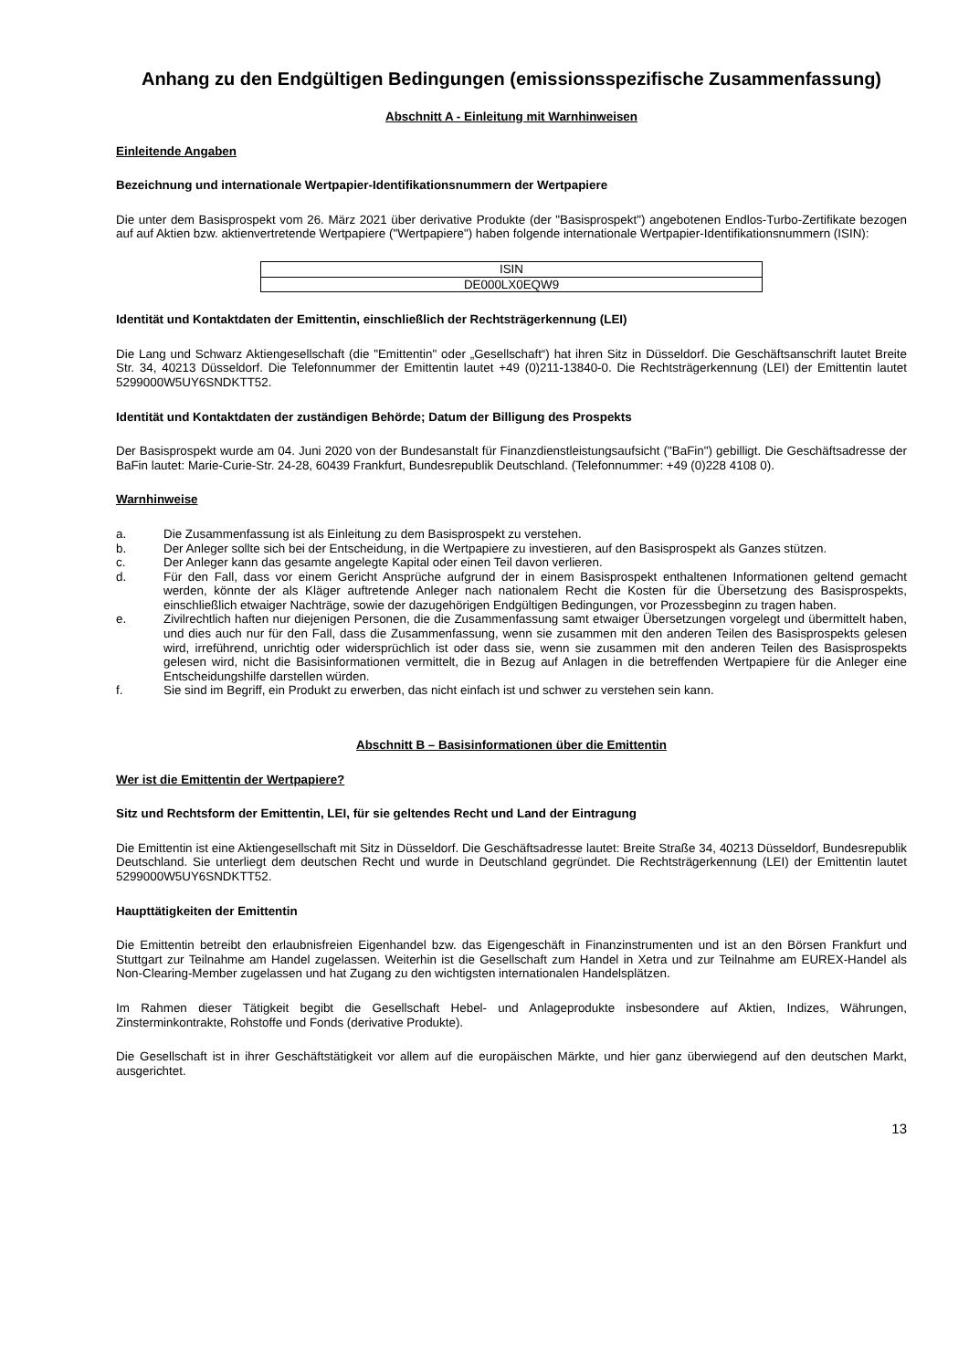Anhang zu den Endgültigen Bedingungen (emissionsspezifische Zusammenfassung)
Abschnitt A - Einleitung mit Warnhinweisen
Einleitende Angaben
Bezeichnung und internationale Wertpapier-Identifikationsnummern der Wertpapiere
Die unter dem Basisprospekt vom 26. März 2021 über derivative Produkte (der "Basisprospekt") angebotenen Endlos-Turbo-Zertifikate bezogen auf auf Aktien bzw. aktienvertretende Wertpapiere ("Wertpapiere") haben folgende internationale Wertpapier-Identifikationsnummern (ISIN):
| ISIN |
| DE000LX0EQW9 |
Identität und Kontaktdaten der Emittentin, einschließlich der Rechtsträgerkennung (LEI)
Die Lang und Schwarz Aktiengesellschaft (die "Emittentin" oder „Gesellschaft“) hat ihren Sitz in Düsseldorf. Die Geschäftsanschrift lautet Breite Str. 34, 40213 Düsseldorf. Die Telefonnummer der Emittentin lautet +49 (0)211-13840-0. Die Rechtsträgerkennung (LEI) der Emittentin lautet 5299000W5UY6SNDKTT52.
Identität und Kontaktdaten der zuständigen Behörde; Datum der Billigung des Prospekts
Der Basisprospekt wurde am 04. Juni 2020 von der Bundesanstalt für Finanzdienstleistungsaufsicht ("BaFin") gebilligt. Die Geschäftsadresse der BaFin lautet: Marie-Curie-Str. 24-28, 60439 Frankfurt, Bundesrepublik Deutschland. (Telefonnummer: +49 (0)228 4108 0).
Warnhinweise
a. Die Zusammenfassung ist als Einleitung zu dem Basisprospekt zu verstehen.
b. Der Anleger sollte sich bei der Entscheidung, in die Wertpapiere zu investieren, auf den Basisprospekt als Ganzes stützen.
c. Der Anleger kann das gesamte angelegte Kapital oder einen Teil davon verlieren.
d. Für den Fall, dass vor einem Gericht Ansprüche aufgrund der in einem Basisprospekt enthaltenen Informationen geltend gemacht werden, könnte der als Kläger auftretende Anleger nach nationalem Recht die Kosten für die Übersetzung des Basisprospekts, einschließlich etwaiger Nachträge, sowie der dazugehörigen Endgültigen Bedingungen, vor Prozessbeginn zu tragen haben.
e. Zivilrechtlich haften nur diejenigen Personen, die die Zusammenfassung samt etwaiger Übersetzungen vorgelegt und übermittelt haben, und dies auch nur für den Fall, dass die Zusammenfassung, wenn sie zusammen mit den anderen Teilen des Basisprospekts gelesen wird, irreführend, unrichtig oder widersprüchlich ist oder dass sie, wenn sie zusammen mit den anderen Teilen des Basisprospekts gelesen wird, nicht die Basisinformationen vermittelt, die in Bezug auf Anlagen in die betreffenden Wertpapiere für die Anleger eine Entscheidungshilfe darstellen würden.
f. Sie sind im Begriff, ein Produkt zu erwerben, das nicht einfach ist und schwer zu verstehen sein kann.
Abschnitt B – Basisinformationen über die Emittentin
Wer ist die Emittentin der Wertpapiere?
Sitz und Rechtsform der Emittentin, LEI, für sie geltendes Recht und Land der Eintragung
Die Emittentin ist eine Aktiengesellschaft mit Sitz in Düsseldorf. Die Geschäftsadresse lautet: Breite Straße 34, 40213 Düsseldorf, Bundesrepublik Deutschland. Sie unterliegt dem deutschen Recht und wurde in Deutschland gegründet. Die Rechtsträgerkennung (LEI) der Emittentin lautet 5299000W5UY6SNDKTT52.
Haupttätigkeiten der Emittentin
Die Emittentin betreibt den erlaubnisfreien Eigenhandel bzw. das Eigengeschäft in Finanzinstrumenten und ist an den Börsen Frankfurt und Stuttgart zur Teilnahme am Handel zugelassen. Weiterhin ist die Gesellschaft zum Handel in Xetra und zur Teilnahme am EUREX-Handel als Non-Clearing-Member zugelassen und hat Zugang zu den wichtigsten internationalen Handelsplätzen.
Im Rahmen dieser Tätigkeit begibt die Gesellschaft Hebel- und Anlageprodukte insbesondere auf Aktien, Indizes, Währungen, Zinsterminkontrakte, Rohstoffe und Fonds (derivative Produkte).
Die Gesellschaft ist in ihrer Geschäftstätigkeit vor allem auf die europäischen Märkte, und hier ganz überwiegend auf den deutschen Markt, ausgerichtet.
13